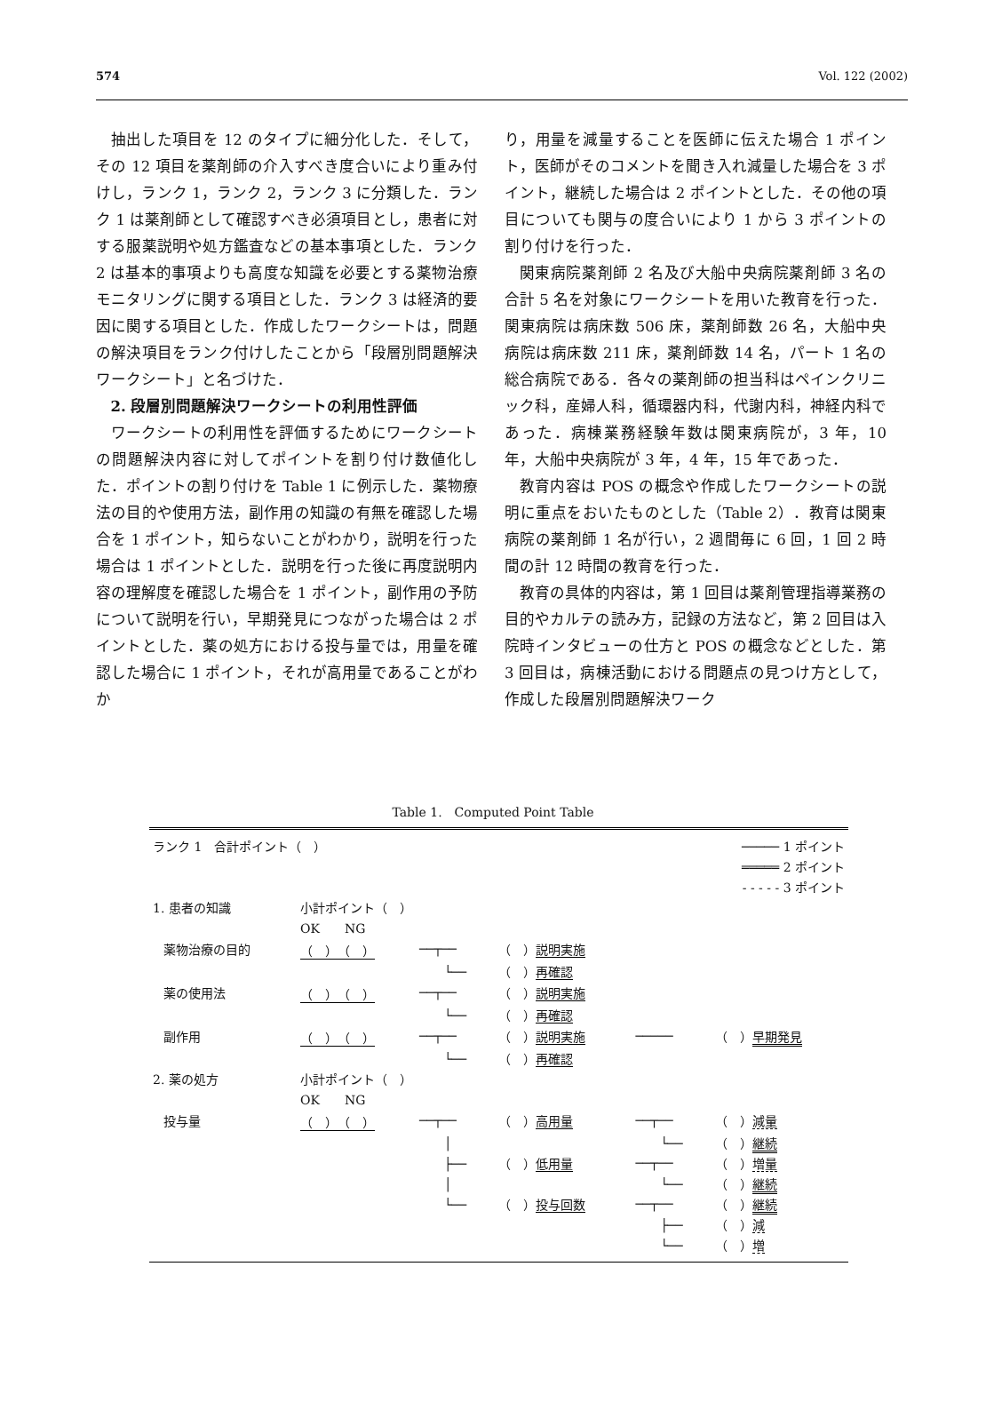574 Vol. 122 (2002)
抽出した項目を 12 のタイプに細分化した．そして，その 12 項目を薬剤師の介入すべき度合いにより重み付けし，ランク 1，ランク 2，ランク 3 に分類した．ランク 1 は薬剤師として確認すべき必須項目とし，患者に対する服薬説明や処方鑑査などの基本事項とした．ランク 2 は基本的事項よりも高度な知識を必要とする薬物治療モニタリングに関する項目とした．ランク 3 は経済的要因に関する項目とした．作成したワークシートは，問題の解決項目をランク付けしたことから「段層別問題解決ワークシート」と名づけた．
2. 段層別問題解決ワークシートの利用性評価
ワークシートの利用性を評価するためにワークシートの問題解決内容に対してポイントを割り付け数値化した．ポイントの割り付けを Table 1 に例示した．薬物療法の目的や使用方法，副作用の知識の有無を確認した場合を 1 ポイント，知らないことがわかり，説明を行った場合は 1 ポイントとした．説明を行った後に再度説明内容の理解度を確認した場合を 1 ポイント，副作用の予防について説明を行い，早期発見につながった場合は 2 ポイントとした．薬の処方における投与量では，用量を確認した場合に 1 ポイント，それが高用量であることがわか
り，用量を減量することを医師に伝えた場合 1 ポイント，医師がそのコメントを聞き入れ減量した場合を 3 ポイント，継続した場合は 2 ポイントとした．その他の項目についても関与の度合いにより 1 から 3 ポイントの割り付けを行った．
関東病院薬剤師 2 名及び大船中央病院薬剤師 3 名の合計 5 名を対象にワークシートを用いた教育を行った．関東病院は病床数 506 床，薬剤師数 26 名，大船中央病院は病床数 211 床，薬剤師数 14 名，パート 1 名の総合病院である．各々の薬剤師の担当科はペインクリニック科，産婦人科，循環器内科，代謝内科，神経内科であった．病棟業務経験年数は関東病院が，3 年，10 年，大船中央病院が 3 年，4 年，15 年であった．
教育内容は POS の概念や作成したワークシートの説明に重点をおいたものとした（Table 2）．教育は関東病院の薬剤師 1 名が行い，2 週間毎に 6 回，1 回 2 時間の計 12 時間の教育を行った．
教育の具体的内容は，第 1 回目は薬剤管理指導業務の目的やカルテの読み方，記録の方法など，第 2 回目は入院時インタビューの仕方と POS の概念などとした．第 3 回目は，病棟活動における問題点の見つけ方として，作成した段層別問題解決ワーク
Table 1.　Computed Point Table
| ランク 1 合計ポイント（ ） | | | | | ───── 1 ポイント | |
| | | | | | ═════ 2 ポイント | |
| | | | | | - - - - - 3 ポイント | |
| 1. 患者の知識 | | 小計ポイント（ ） | | | | |
| | | OK NG | | | | |
| | 薬物治療の目的 | （ ）（ ） | ──┬── | （ ） 説明実施 | | |
| | | | └── | （ ） 再確認 | | |
| | 薬の使用法 | （ ）（ ） | ──┬── | （ ） 説明実施 | | |
| | | | └── | （ ） 再確認 | | |
| | 副作用 | （ ）（ ） | ──┬── | （ ） 説明実施 | ───── | （ ） 早期発見 |
| | | | └── | （ ） 再確認 | | |
| 2. 薬の処方 | | 小計ポイント（ ） | | | | |
| | | OK NG | | | | |
| | 投与量 | （ ）（ ） | ──┬── | （ ） 高用量 | ──┬── | （ ） 減量 |
| | | | │ | | └── | （ ） 継続 |
| | | | ├── | （ ） 低用量 | ──┬── | （ ） 増量 |
| | | | │ | | └── | （ ） 継続 |
| | | | └── | （ ） 投与回数 | ──┬── | （ ） 継続 |
| | | | | | ├── | （ ） 減 |
| | | | | | └── | （ ） 増 |